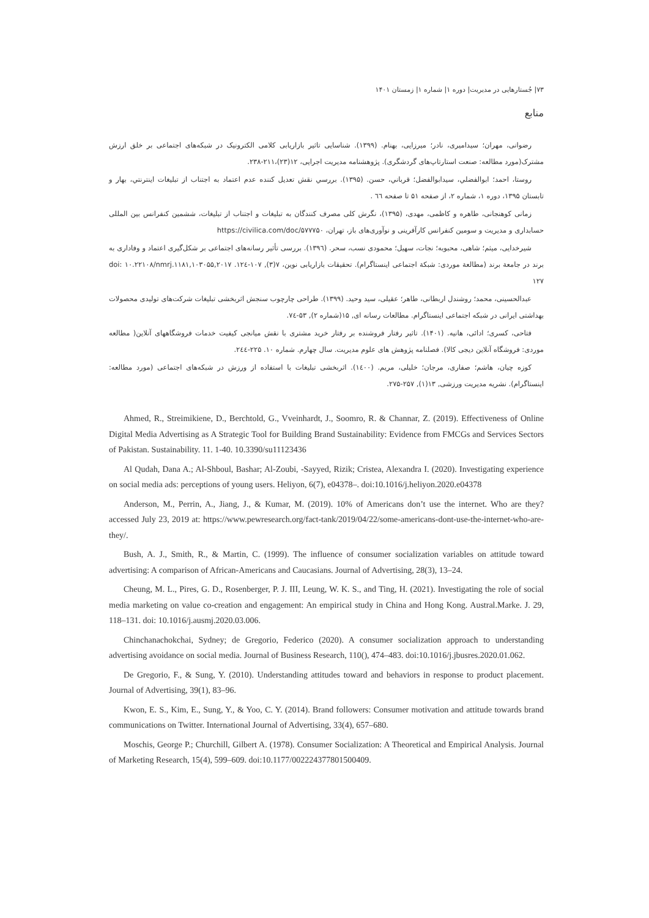۷۳| جُستارهایی در مدیریت| دوره ۱| شماره ۱| زمستان ۱۴۰۱
منابع
رضوانی، مهران؛ سیدامیری، نادر؛ میرزایی، بهنام. (۱۳۹۹). شناسایی تاثیر بازاریابی کلامی الکترونیک در شبکه‌های اجتماعی بر خلق ارزش مشترک(مورد مطالعه: صنعت استارتاپ‌های گردشگری). پژوهشنامه مدیریت اجرایی، ۱۲(۲۳)،۲۱۱-۲۳۸.
روستا، احمد؛ ابوالفضلي، سيدابوالفضل؛ قرباني، حسن. (۱۳۹۵). بررسي نقش تعديل كننده عدم اعتماد به اجتناب از تبليغات اينترنتي، بهار و تابستان ۱۳۹۵، دوره ۱، شماره ۲، از صفحه ۵۱ تا صفحه ٦٦ .
زمانی کوهنجانی، طاهره و کاظمی، مهدی، (۱۳۹۵)، نگرش کلی مصرف کنندگان به تبلیغات و اجتناب از تبلیغات، ششمین کنفرانس بین المللی حسابداری و مدیریت و سومین کنفرانس کارآفرینی و نوآوری‌های باز، تهران، https://civilica.com/doc/۵۷۷۷۵۰
شیرخدایی، میثم؛ شاهی، محبوبه؛ نجات، سهیل؛ محمودی نسب، سحر. (۱۳۹٦). بررسی تأثیر رسانه‌های اجتماعی بر شکل‌گیری اعتماد و وفاداری به برند در جامعة برند (مطالعة موردی: شبکة اجتماعی اینستاگرام). تحقیقات بازاریابی نوین، ۷(۳), ۱۰۷-۱۲٤. doi: ۱۰.۲۲۱۰۸/nmrj.۱۱۸۱,۱۰۳۰۵۵,۲۰۱۷ ۱۲۷
عبدالحسینی، محمد؛ روشندل اربطانی، طاهر؛ عقیلی، سید وحید. (۱۳۹۹). طراحی چارچوب سنجش اثربخشی تبلیغات شرکت‌های تولیدی محصولات بهداشتی ایرانی در شبکه اجتماعی اینستاگرام. مطالعات رسانه ای, ۱۵(شماره ۲), ۵۳-۷٤.
فتاحی، کسری؛ ادائی، هانیه. (۱۴۰۱). تاثیر رفتار فروشنده بر رفتار خرید مشتری با نقش میانجی کیفیت خدمات فروشگاههای آنلاین( مطالعه موردی: فروشگاه آنلاین دیجی کالا). فصلنامه پژوهش های علوم مدیریت. سال چهارم. شماره ۱۰. ۲۲۵-۲٤٤.
کوزه چیان، هاشم؛ صفاری، مرجان؛ خلیلی، مریم. (۱٤۰۰). اثربخشی تبلیغات با استفاده از ورزش در شبکه‌های اجتماعی (مورد مطالعه: اینستاگرام). نشریه مدیریت ورزشی, ۱۳(۱), ۲۵۷-۲۷۵.
Ahmed, R., Streimikiene, D., Berchtold, G., Vveinhardt, J., Soomro, R. & Channar, Z. (2019). Effectiveness of Online Digital Media Advertising as A Strategic Tool for Building Brand Sustainability: Evidence from FMCGs and Services Sectors of Pakistan. Sustainability. 11. 1-40. 10.3390/su11123436
Al Qudah, Dana A.; Al-Shboul, Bashar; Al-Zoubi, -Sayyed, Rizik; Cristea, Alexandra I. (2020). Investigating experience on social media ads: perceptions of young users. Heliyon, 6(7), e04378–. doi:10.1016/j.heliyon.2020.e04378
Anderson, M., Perrin, A., Jiang, J., & Kumar, M. (2019). 10% of Americans don’t use the internet. Who are they? accessed July 23, 2019 at: https://www.pewresearch.org/fact-tank/2019/04/22/some-americans-dont-use-the-internet-who-are-they/.
Bush, A. J., Smith, R., & Martin, C. (1999). The influence of consumer socialization variables on attitude toward advertising: A comparison of African-Americans and Caucasians. Journal of Advertising, 28(3), 13–24.
Cheung, M. L., Pires, G. D., Rosenberger, P. J. III, Leung, W. K. S., and Ting, H. (2021). Investigating the role of social media marketing on value co-creation and engagement: An empirical study in China and Hong Kong. Austral.Marke. J. 29, 118–131. doi: 10.1016/j.ausmj.2020.03.006.
Chinchanachokchai, Sydney; de Gregorio, Federico (2020). A consumer socialization approach to understanding advertising avoidance on social media. Journal of Business Research, 110(), 474–483. doi:10.1016/j.jbusres.2020.01.062.
De Gregorio, F., & Sung, Y. (2010). Understanding attitudes toward and behaviors in response to product placement. Journal of Advertising, 39(1), 83–96.
Kwon, E. S., Kim, E., Sung, Y., & Yoo, C. Y. (2014). Brand followers: Consumer motivation and attitude towards brand communications on Twitter. International Journal of Advertising, 33(4), 657–680.
Moschis, George P.; Churchill, Gilbert A. (1978). Consumer Socialization: A Theoretical and Empirical Analysis. Journal of Marketing Research, 15(4), 599–609. doi:10.1177/002224377801500409.